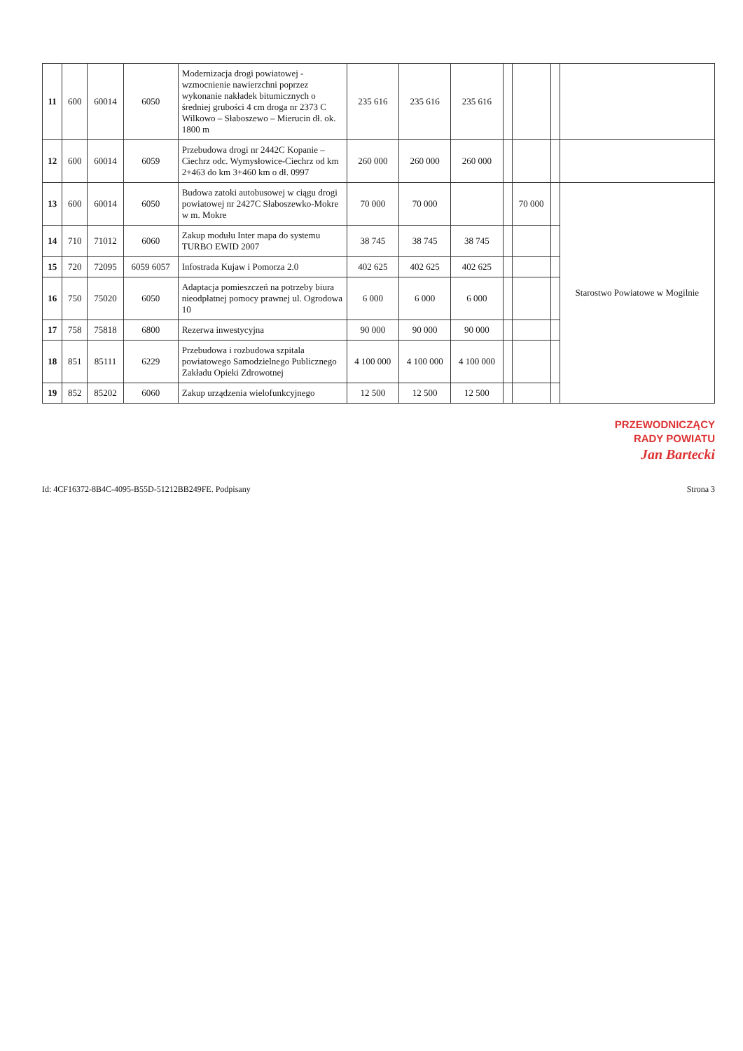| 11 | 600 | 60014 | 6050 | Modernizacja drogi powiatowej - wzmocnienie nawierzchni poprzez wykonanie nakładek bitumicznych o średniej grubości 4 cm droga nr 2373 C Wilkowo – Słaboszewo – Mierucin dł. ok. 1800 m | 235 616 | 235 616 | 235 616 | | | | |
| 12 | 600 | 60014 | 6059 | Przebudowa drogi nr 2442C Kopanie – Ciechrz odc. Wymysłowice-Ciechrz od km 2+463 do km 3+460 km o dł. 0997 | 260 000 | 260 000 | 260 000 | | | | |
| 13 | 600 | 60014 | 6050 | Budowa zatoki autobusowej w ciągu drogi powiatowej nr 2427C Słaboszewko-Mokre w m. Mokre | 70 000 | 70 000 | | | 70 000 | | Starostwo Powiatowe w Mogilnie |
| 14 | 710 | 71012 | 6060 | Zakup modułu Inter mapa do systemu TURBO EWID 2007 | 38 745 | 38 745 | 38 745 | | | | |
| 15 | 720 | 72095 | 6059 6057 | Infostrada Kujaw i Pomorza 2.0 | 402 625 | 402 625 | 402 625 | | | | |
| 16 | 750 | 75020 | 6050 | Adaptacja pomieszczeń na potrzeby biura nieodpłatnej pomocy prawnej ul. Ogrodowa 10 | 6 000 | 6 000 | 6 000 | | | | |
| 17 | 758 | 75818 | 6800 | Rezerwa inwestycyjna | 90 000 | 90 000 | 90 000 | | | | |
| 18 | 851 | 85111 | 6229 | Przebudowa i rozbudowa szpitala powiatowego Samodzielnego Publicznego Zakładu Opieki Zdrowotnej | 4 100 000 | 4 100 000 | 4 100 000 | | | | |
| 19 | 852 | 85202 | 6060 | Zakup urządzenia wielofunkcyjnego | 12 500 | 12 500 | 12 500 | | | | |
PRZEWODNICZĄCY
RADY POWIATU
Jan Bartecki
Id: 4CF16372-8B4C-4095-B55D-51212BB249FE. Podpisany Strona 3